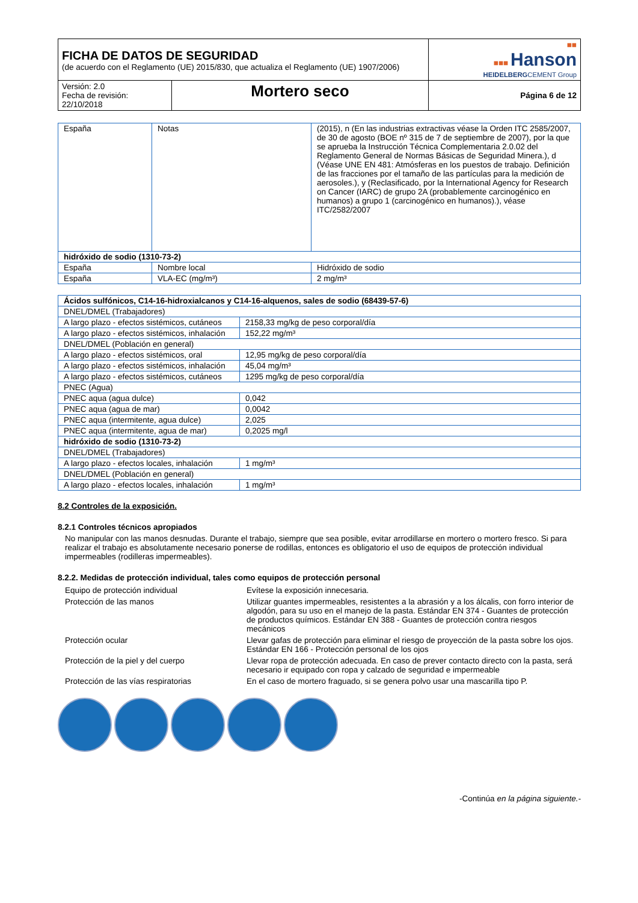| FICHA DE DATOS DE SEGURIDAD (de acuerdo con el Reglamento (UE) 2015/830, que actualiza el Reglamento (UE) 1907/2006) | | ■■ ■■■ Hanson HEIDELBERG CEMENT Group |
| Versión: 2.0 Fecha de revisión: 22/10/2018 | Mortero seco | Página 6 de 12 |
| España | Notas | (2015), n (En las industrias extractivas véase la Orden ITC 2585/2007, de 30 de agosto (BOE nº 315 de 7 de septiembre de 2007), por la que se aprueba la Instrucción Técnica Complementaria 2.0.02 del Reglamento General de Normas Básicas de Seguridad Minera.), d (Véase UNE EN 481: Atmósferas en los puestos de trabajo. Definición de las fracciones por el tamaño de las partículas para la medición de aerosoles.), y (Reclasificado, por la International Agency for Research on Cancer (IARC) de grupo 2A (probablemente carcinogénico en humanos) a grupo 1 (carcinogénico en humanos).), véase ITC/2582/2007 |
| hidróxido de sodio (1310-73-2) | | |
| España | Nombre local | Hidróxido de sodio |
| España | VLA-EC (mg/m³) | 2 mg/m³ |
| Ácidos sulfónicos, C14-16-hidroxialcanos y C14-16-alquenos, sales de sodio (68439-57-6) | |
| DNEL/DMEL (Trabajadores) | |
| A largo plazo - efectos sistémicos, cutáneos | 2158,33 mg/kg de peso corporal/día |
| A largo plazo - efectos sistémicos, inhalación | 152,22 mg/m³ |
| DNEL/DMEL (Población en general) | |
| A largo plazo - efectos sistémicos, oral | 12,95 mg/kg de peso corporal/día |
| A largo plazo - efectos sistémicos, inhalación | 45,04 mg/m³ |
| A largo plazo - efectos sistémicos, cutáneos | 1295 mg/kg de peso corporal/día |
| PNEC (Agua) | |
| PNEC aqua (agua dulce) | 0,042 |
| PNEC aqua (agua de mar) | 0,0042 |
| PNEC aqua (intermitente, agua dulce) | 2,025 |
| PNEC aqua (intermitente, agua de mar) | 0,2025 mg/l |
| hidróxido de sodio (1310-73-2) | |
| DNEL/DMEL (Trabajadores) | |
| A largo plazo - efectos locales, inhalación | 1 mg/m³ |
| DNEL/DMEL (Población en general) | |
| A largo plazo - efectos locales, inhalación | 1 mg/m³ |
8.2 Controles de la exposición.
8.2.1 Controles técnicos apropiados
No manipular con las manos desnudas. Durante el trabajo, siempre que sea posible, evitar arrodillarse en mortero o mortero fresco. Si para realizar el trabajo es absolutamente necesario ponerse de rodillas, entonces es obligatorio el uso de equipos de protección individual impermeables (rodilleras impermeables).
8.2.2. Medidas de protección individual, tales como equipos de protección personal
| Equipo de protección individual | Evítese la exposición innecesaria. |
| Protección de las manos | Utilizar guantes impermeables, resistentes a la abrasión y a los álcalis, con forro interior de algodón, para su uso en el manejo de la pasta. Estándar EN 374 - Guantes de protección de productos químicos. Estándar EN 388 - Guantes de protección contra riesgos mecánicos |
| Protección ocular | Llevar gafas de protección para eliminar el riesgo de proyección de la pasta sobre los ojos. Estándar EN 166 - Protección personal de los ojos |
| Protección de la piel y del cuerpo | Llevar ropa de protección adecuada. En caso de prever contacto directo con la pasta, será necesario ir equipado con ropa y calzado de seguridad e impermeable |
| Protección de las vías respiratorias | En el caso de mortero fraguado, si se genera polvo usar una mascarilla tipo P. |
-Continúa en la página siguiente.-